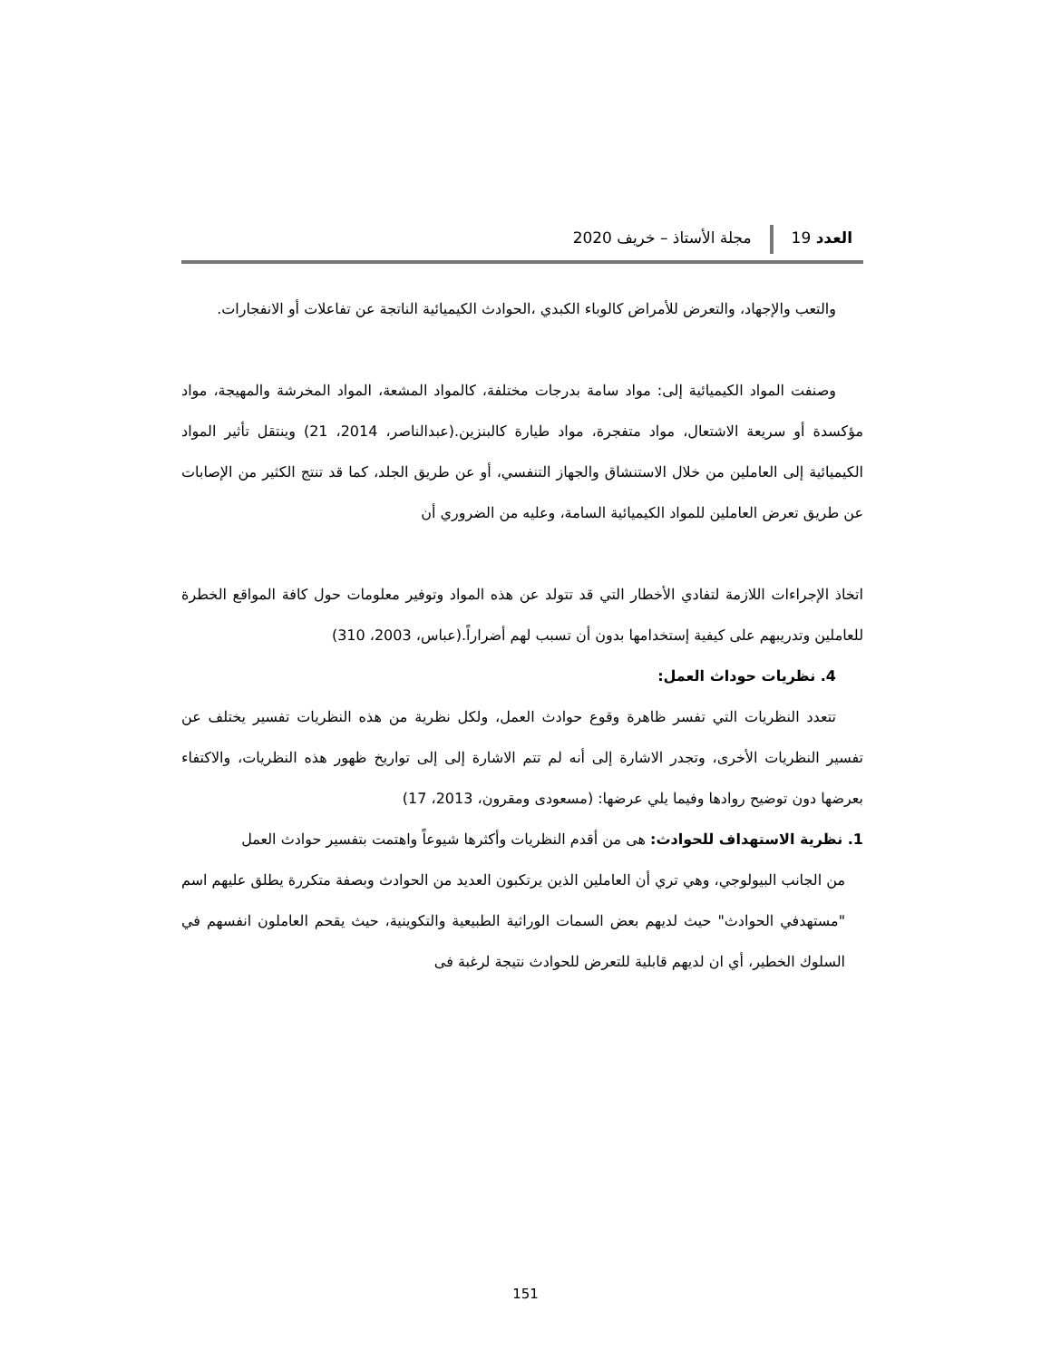العدد 19 مجلة الأستاذ – خريف 2020
والتعب والإجهاد، والتعرض للأمراض كالوباء الكبدي ،الحوادث الكيميائية الناتجة عن تفاعلات أو الانفجارات.
وصنفت المواد الكيميائية إلى: مواد سامة بدرجات مختلفة، كالمواد المشعة، المواد المخرشة والمهيجة، مواد مؤكسدة أو سريعة الاشتعال، مواد متفجرة، مواد طيارة كالبنزين.(عبدالناصر، 2014، 21) وينتقل تأثير المواد الكيميائية إلى العاملين من خلال الاستنشاق والجهاز التنفسي، أو عن طريق الجلد، كما قد تنتج الكثير من الإصابات عن طريق تعرض العاملين للمواد الكيميائية السامة، وعليه من الضروري أن
اتخاذ الإجراءات اللازمة لتفادي الأخطار التي قد تتولد عن هذه المواد وتوفير معلومات حول كافة المواقع الخطرة للعاملين وتدريبهم على كيفية إستخدامها بدون أن تسبب لهم أضراراً.(عباس، 2003، 310)
4. نظريات حوداث العمل:
تتعدد النظريات التي تفسر ظاهرة وقوع حوادث العمل، ولكل نظرية من هذه النظريات تفسير يختلف عن تفسير النظريات الأخرى، وتجدر الاشارة إلى أنه لم تتم الاشارة إلى إلى تواريخ ظهور هذه النظريات، والاكتفاء بعرضها دون توضيح روادها وفيما يلي عرضها: (مسعودى ومقرون، 2013، 17)
1. نظرية الاستهداف للحوادث: هى من أقدم النظريات وأكثرها شيوعاً واهتمت بتفسير حوادث العمل
من الجانب البيولوجي، وهي تري أن العاملين الذين يرتكبون العديد من الحوادث وبصفة متكررة يطلق عليهم اسم "مستهدفي الحوادث" حيث لديهم بعض السمات الوراثية الطبيعية والتكوينية، حيث يقحم العاملون انفسهم في السلوك الخطير، أي ان لديهم قابلية للتعرض للحوادث نتيجة لرغبة فى
151